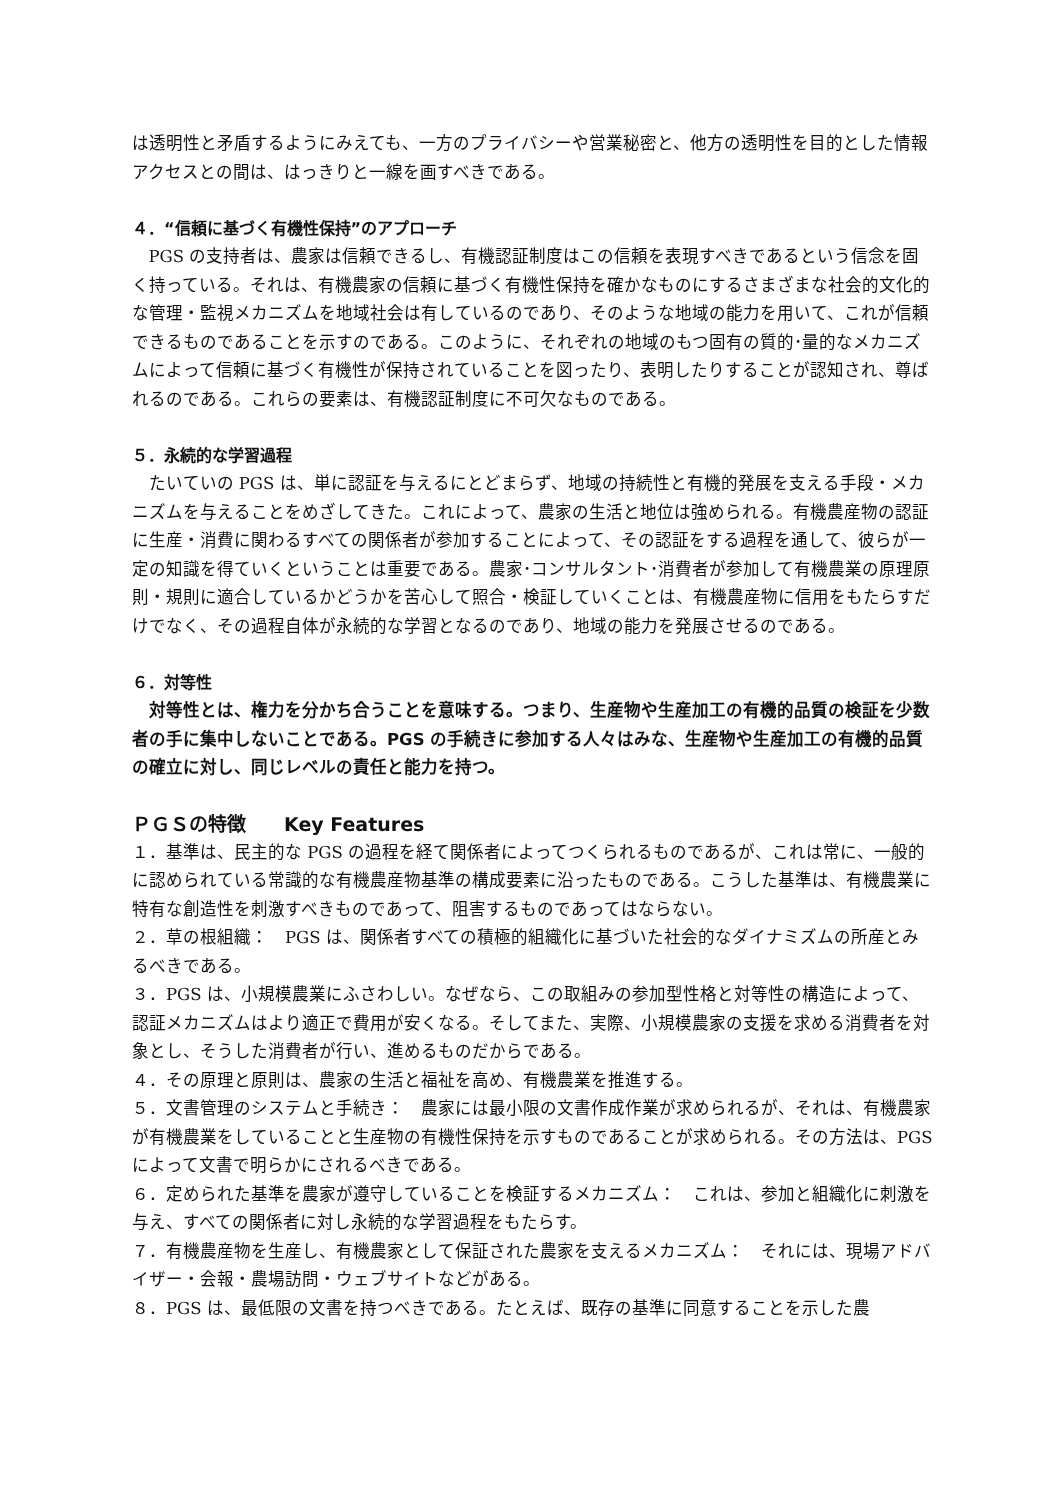は透明性と矛盾するようにみえても、一方のプライバシーや営業秘密と、他方の透明性を目的とした情報アクセスとの間は、はっきりと一線を画すべきである。
４．“信頼に基づく有機性保持”のアプローチ
PGS の支持者は、農家は信頼できるし、有機認証制度はこの信頼を表現すべきであるという信念を固く持っている。それは、有機農家の信頼に基づく有機性保持を確かなものにするさまざまな社会的文化的な管理・監視メカニズムを地域社会は有しているのであり、そのような地域の能力を用いて、これが信頼できるものであることを示すのである。このように、それぞれの地域のもつ固有の質的･量的なメカニズムによって信頼に基づく有機性が保持されていることを図ったり、表明したりすることが認知され、尊ばれるのである。これらの要素は、有機認証制度に不可欠なものである。
５．永続的な学習過程
たいていの PGS は、単に認証を与えるにとどまらず、地域の持続性と有機的発展を支える手段・メカニズムを与えることをめざしてきた。これによって、農家の生活と地位は強められる。有機農産物の認証に生産・消費に関わるすべての関係者が参加することによって、その認証をする過程を通して、彼らが一定の知識を得ていくということは重要である。農家･コンサルタント･消費者が参加して有機農業の原理原則・規則に適合しているかどうかを苦心して照合・検証していくことは、有機農産物に信用をもたらすだけでなく、その過程自体が永続的な学習となるのであり、地域の能力を発展させるのである。
６．対等性
対等性とは、権力を分かち合うことを意味する。つまり、生産物や生産加工の有機的品質の検証を少数者の手に集中しないことである。PGS の手続きに参加する人々はみな、生産物や生産加工の有機的品質の確立に対し、同じレベルの責任と能力を持つ。
ＰＧＳの特徴　　Key Features
１．基準は、民主的な PGS の過程を経て関係者によってつくられるものであるが、これは常に、一般的に認められている常識的な有機農産物基準の構成要素に沿ったものである。こうした基準は、有機農業に特有な創造性を刺激すべきものであって、阻害するものであってはならない。
２．草の根組織：　PGS は、関係者すべての積極的組織化に基づいた社会的なダイナミズムの所産とみるべきである。
３．PGS は、小規模農業にふさわしい。なぜなら、この取組みの参加型性格と対等性の構造によって、認証メカニズムはより適正で費用が安くなる。そしてまた、実際、小規模農家の支援を求める消費者を対象とし、そうした消費者が行い、進めるものだからである。
４．その原理と原則は、農家の生活と福祉を高め、有機農業を推進する。
５．文書管理のシステムと手続き：　農家には最小限の文書作成作業が求められるが、それは、有機農家が有機農業をしていることと生産物の有機性保持を示すものであることが求められる。その方法は、PGS によって文書で明らかにされるべきである。
６．定められた基準を農家が遵守していることを検証するメカニズム：　これは、参加と組織化に刺激を与え、すべての関係者に対し永続的な学習過程をもたらす。
７．有機農産物を生産し、有機農家として保証された農家を支えるメカニズム：　それには、現場アドバイザー・会報・農場訪問・ウェブサイトなどがある。
８．PGS は、最低限の文書を持つべきである。たとえば、既存の基準に同意することを示した農